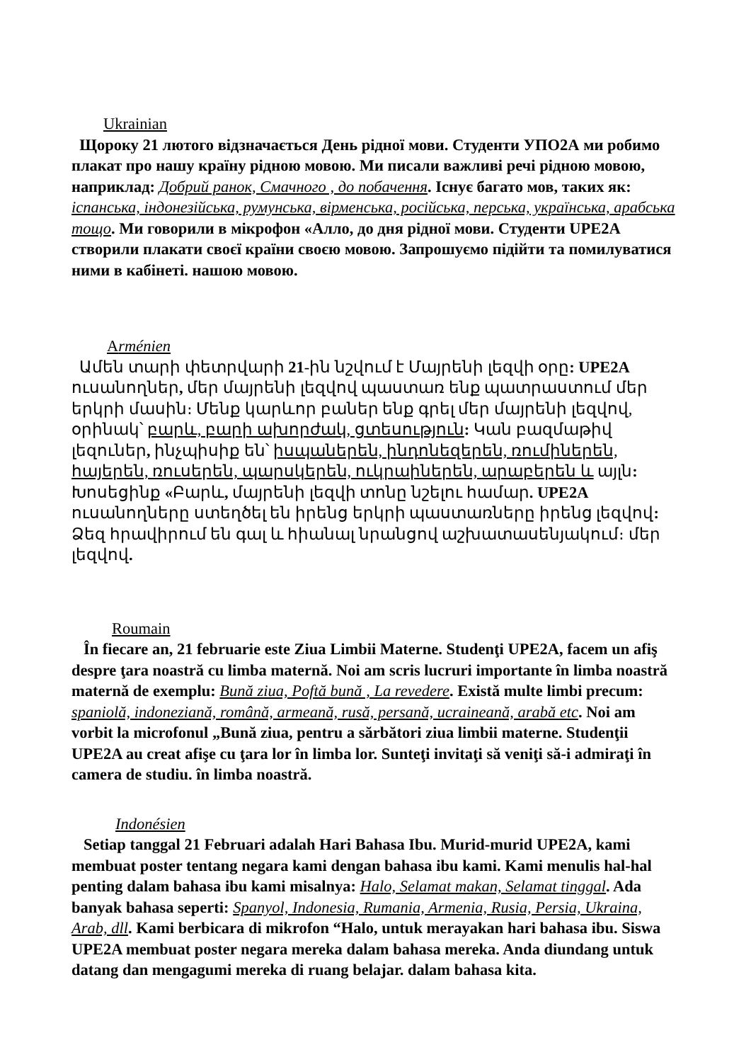Ukrainian
Щороку 21 лютого відзначається День рідної мови. Студенти УПО2А ми робимо плакат про нашу країну рідною мовою. Ми писали важливі речі рідною мовою, наприклад: Добрий ранок, Смачного , до побачення. Існує багато мов, таких як: іспанська, індонезійська, румунська, вірменська, російська, перська, українська, арабська тощо. Ми говорили в мікрофон «Алло, до дня рідної мови. Студенти UPE2A створили плакати своєї країни своєю мовою. Запрошуємо підійти та помилуватися ними в кабінеті. нашою мовою.
Arménien
Ամեն տարի փետրվարի 21-ին նշվում է Մայրենի լեզվի օրը: UPE2A ուսանողներ, մեր մայրենի լեզվով պաստառ ենք պատրաստում մեր երկրի մասին։ Մենք կարևոր բաներ ենք գրել մեր մայրենի լեզվով, օրինակ՝ բարև, բարի ախորժակ, ցտեսություն: Կան բազմաթիվ լեզուներ, ինչպիսիք են՝ իսպաներեն, ինդոնեզերեն, ռումիներեն, հայերեն, ռուսերեն, պարսկերեն, ուկրաիներեն, արաբերեն և այլն: Խոսեցինք «Բարև, մայրենի լեզվի տոնը նշելու համար. UPE2A ուսանողները ստեղծել են իրենց երկրի պաստառները իրենց լեզվով: Ձեզ հրավիրում են գալ և հիանալ նրանցով աշխատասենյակում։ մեր լեզվով.
Roumain
În fiecare an, 21 februarie este Ziua Limbii Materne. Studenţi UPE2A, facem un afiş despre ţara noastră cu limba maternă. Noi am scris lucruri importante în limba noastră maternă de exemplu: Bună ziua, Poftă bună , La revedere. Există multe limbi precum: spaniolă, indoneziană, română, armeană, rusă, persană, ucraineană, arabă etc. Noi am vorbit la microfonul „Bună ziua, pentru a sărbători ziua limbii materne. Studenţii UPE2A au creat afişe cu ţara lor în limba lor. Sunteţi invitaţi să veniţi să-i admiraţi în camera de studiu. în limba noastră.
Indonésien
Setiap tanggal 21 Februari adalah Hari Bahasa Ibu. Murid-murid UPE2A, kami membuat poster tentang negara kami dengan bahasa ibu kami. Kami menulis hal-hal penting dalam bahasa ibu kami misalnya: Halo, Selamat makan, Selamat tinggal. Ada banyak bahasa seperti: Spanyol, Indonesia, Rumania, Armenia, Rusia, Persia, Ukraina, Arab, dll. Kami berbicara di mikrofon “Halo, untuk merayakan hari bahasa ibu. Siswa UPE2A membuat poster negara mereka dalam bahasa mereka. Anda diundang untuk datang dan mengagumi mereka di ruang belajar. dalam bahasa kita.